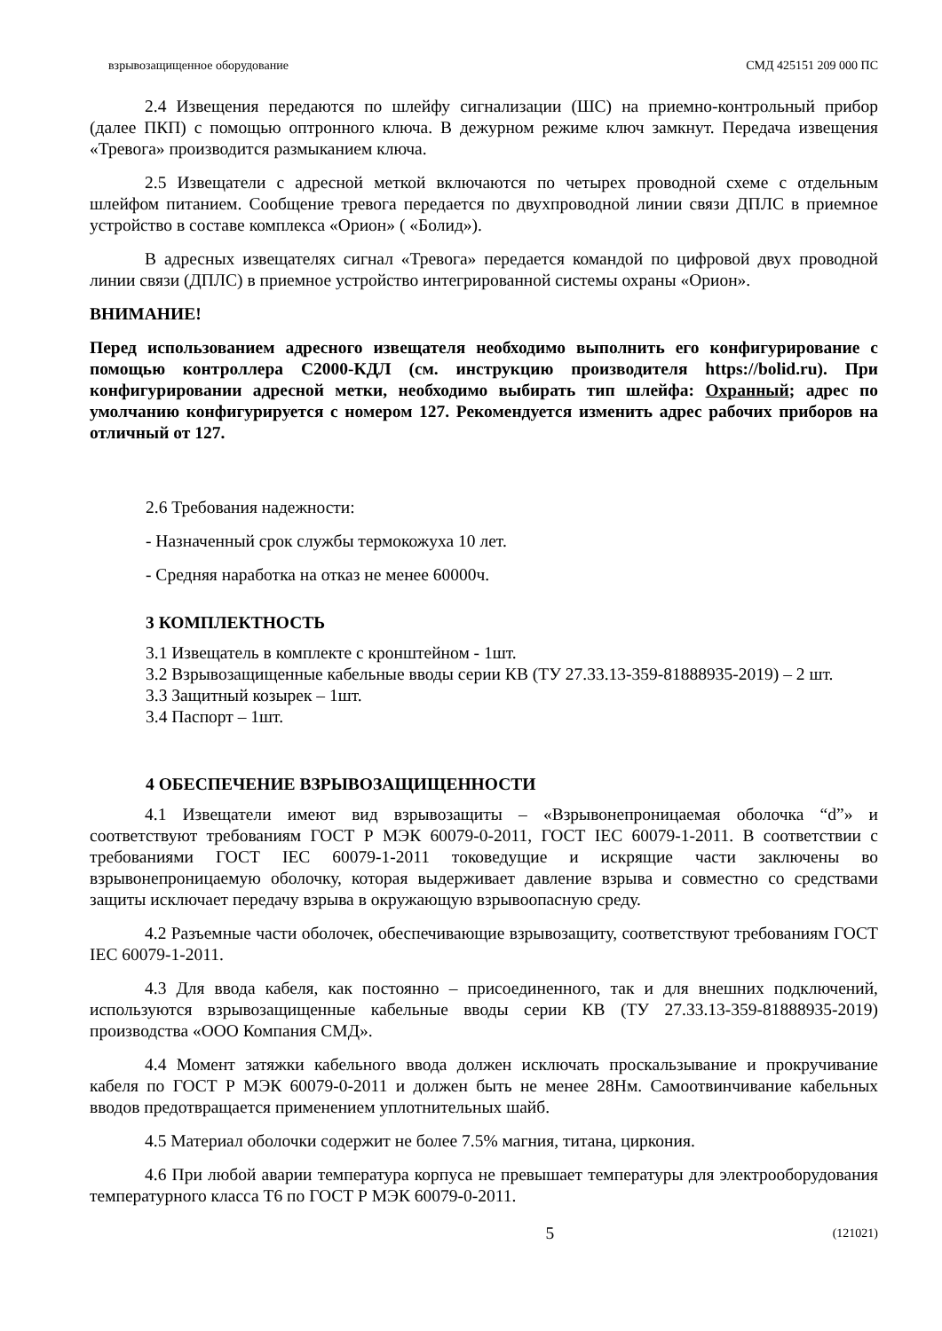взрывозащищенное оборудование СМД 425151 209 000 ПС
2.4 Извещения передаются по шлейфу сигнализации (ШС) на приемно-контрольный прибор (далее ПКП) с помощью оптронного ключа. В дежурном режиме ключ замкнут. Передача извещения «Тревога» производится размыканием ключа.
2.5 Извещатели с адресной меткой включаются по четырех проводной схеме с отдельным шлейфом питанием. Сообщение тревога передается по двухпроводной линии связи ДПЛС в приемное устройство в составе комплекса «Орион» ( «Болид»).
В адресных извещателях сигнал «Тревога» передается командой по цифровой двух проводной линии связи (ДПЛС) в приемное устройство интегрированной системы охраны «Орион».
ВНИМАНИЕ!
Перед использованием адресного извещателя необходимо выполнить его конфигурирование с помощью контроллера С2000-КДЛ (см. инструкцию производителя https://bolid.ru). При конфигурировании адресной метки, необходимо выбирать тип шлейфа: Охранный; адрес по умолчанию конфигурируется с номером 127. Рекомендуется изменить адрес рабочих приборов на отличный от 127.
2.6 Требования надежности:
- Назначенный срок службы термокожуха 10 лет.
- Средняя наработка на отказ не менее 60000ч.
3 КОМПЛЕКТНОСТЬ
3.1 Извещатель в комплекте с кронштейном - 1шт.
3.2 Взрывозащищенные кабельные вводы серии КВ (ТУ 27.33.13-359-81888935-2019) – 2 шт.
3.3 Защитный козырек – 1шт.
3.4 Паспорт – 1шт.
4 ОБЕСПЕЧЕНИЕ ВЗРЫВОЗАЩИЩЕННОСТИ
4.1 Извещатели имеют вид взрывозащиты – «Взрывонепроницаемая оболочка “d”» и соответствуют требованиям ГОСТ Р МЭК 60079-0-2011, ГОСТ IEC 60079-1-2011. В соответствии с требованиями ГОСТ IEC 60079-1-2011 токоведущие и искрящие части заключены во взрывонепроницаемую оболочку, которая выдерживает давление взрыва и совместно со средствами защиты исключает передачу взрыва в окружающую взрывоопасную среду.
4.2 Разъемные части оболочек, обеспечивающие взрывозащиту, соответствуют требованиям ГОСТ IEC 60079-1-2011.
4.3 Для ввода кабеля, как постоянно – присоединенного, так и для внешних подключений, используются взрывозащищенные кабельные вводы серии КВ (ТУ 27.33.13-359-81888935-2019) производства «ООО Компания СМД».
4.4 Момент затяжки кабельного ввода должен исключать проскальзывание и прокручивание кабеля по ГОСТ Р МЭК 60079-0-2011 и должен быть не менее 28Нм. Самоотвинчивание кабельных вводов предотвращается применением уплотнительных шайб.
4.5 Материал оболочки содержит не более 7.5% магния, титана, циркония.
4.6 При любой аварии температура корпуса не превышает температуры для электрооборудования температурного класса Т6 по ГОСТ Р МЭК 60079-0-2011.
5 (121021)